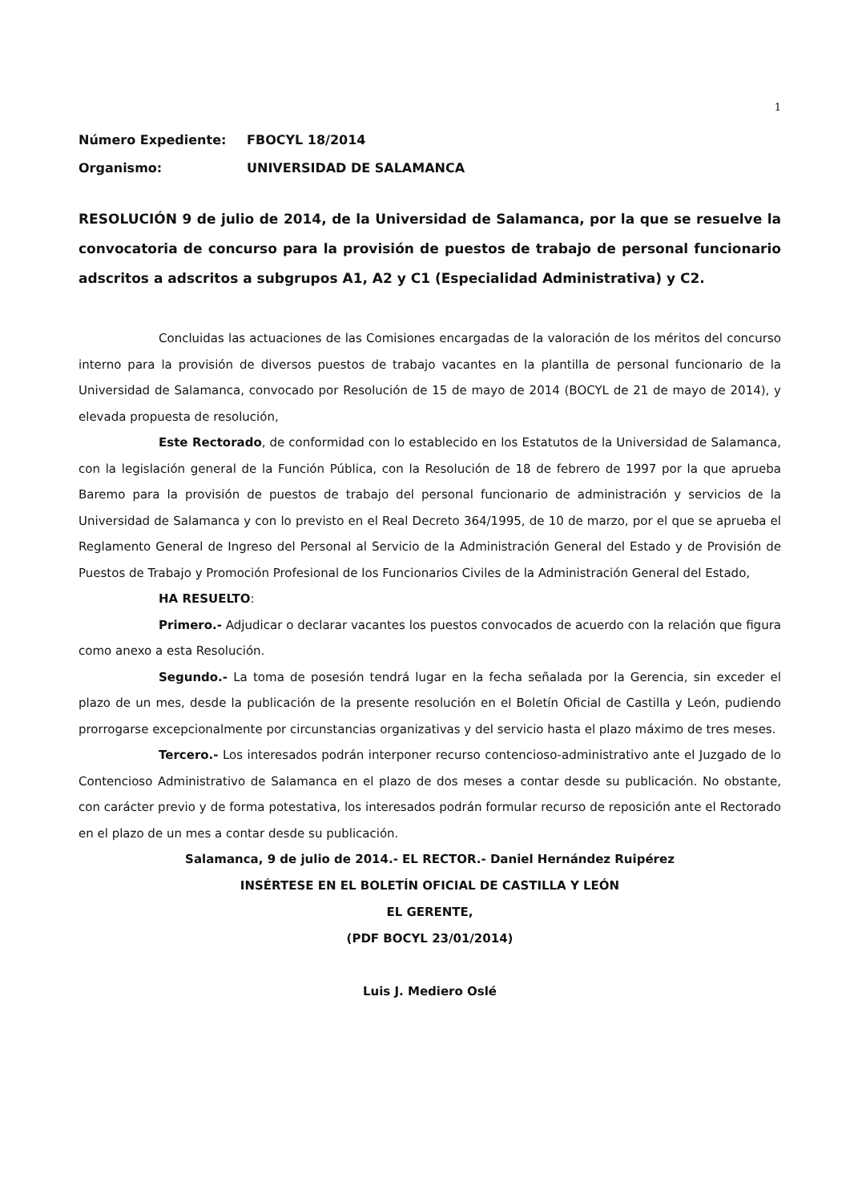1
Número Expediente: FBOCYL 18/2014
Organismo: UNIVERSIDAD DE SALAMANCA
RESOLUCIÓN 9 de julio de 2014, de la Universidad de Salamanca, por la que se resuelve la convocatoria de concurso para la provisión de puestos de trabajo de personal funcionario adscritos a adscritos a subgrupos A1, A2 y C1 (Especialidad Administrativa) y C2.
Concluidas las actuaciones de las Comisiones encargadas de la valoración de los méritos del concurso interno para la provisión de diversos puestos de trabajo vacantes en la plantilla de personal funcionario de la Universidad de Salamanca, convocado por Resolución de 15 de mayo de 2014 (BOCYL de 21 de mayo de 2014), y elevada propuesta de resolución,
Este Rectorado, de conformidad con lo establecido en los Estatutos de la Universidad de Salamanca, con la legislación general de la Función Pública, con la Resolución de 18 de febrero de 1997 por la que aprueba Baremo para la provisión de puestos de trabajo del personal funcionario de administración y servicios de la Universidad de Salamanca y con lo previsto en el Real Decreto 364/1995, de 10 de marzo, por el que se aprueba el Reglamento General de Ingreso del Personal al Servicio de la Administración General del Estado y de Provisión de Puestos de Trabajo y Promoción Profesional de los Funcionarios Civiles de la Administración General del Estado,
HA RESUELTO:
Primero.- Adjudicar o declarar vacantes los puestos convocados de acuerdo con la relación que figura como anexo a esta Resolución.
Segundo.- La toma de posesión tendrá lugar en la fecha señalada por la Gerencia, sin exceder el plazo de un mes, desde la publicación de la presente resolución en el Boletín Oficial de Castilla y León, pudiendo prorrogarse excepcionalmente por circunstancias organizativas y del servicio hasta el plazo máximo de tres meses.
Tercero.- Los interesados podrán interponer recurso contencioso-administrativo ante el Juzgado de lo Contencioso Administrativo de Salamanca en el plazo de dos meses a contar desde su publicación. No obstante, con carácter previo y de forma potestativa, los interesados podrán formular recurso de reposición ante el Rectorado en el plazo de un mes a contar desde su publicación.
Salamanca, 9 de julio de 2014.- EL RECTOR.- Daniel Hernández Ruipérez
INSÉRTESE EN EL BOLETÍN OFICIAL DE CASTILLA Y LEÓN
EL GERENTE,
(PDF BOCYL 23/01/2014)
Luis J. Mediero Oslé